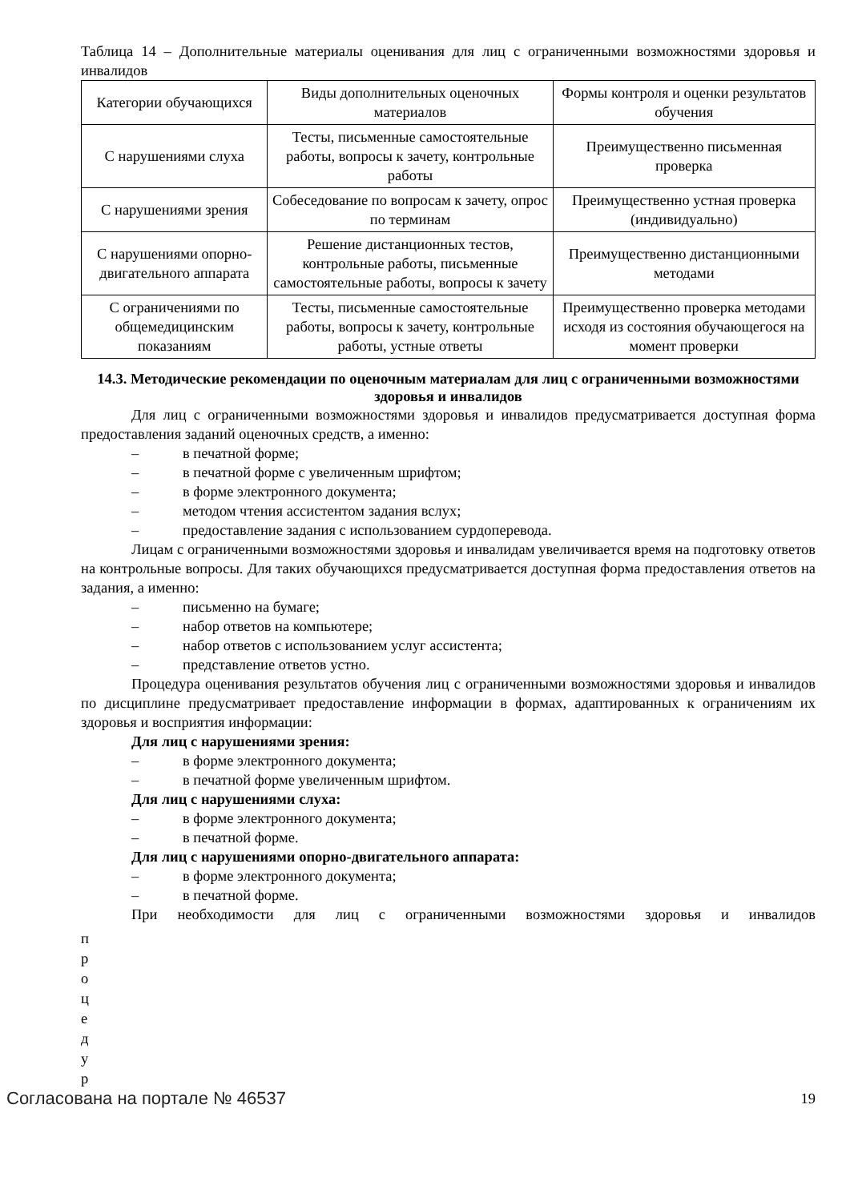Таблица 14 – Дополнительные материалы оценивания для лиц с ограниченными возможностями здоровья и инвалидов
| Категории обучающихся | Виды дополнительных оценочных материалов | Формы контроля и оценки результатов обучения |
| С нарушениями слуха | Тесты, письменные самостоятельные работы, вопросы к зачету, контрольные работы | Преимущественно письменная проверка |
| С нарушениями зрения | Собеседование по вопросам к зачету, опрос по терминам | Преимущественно устная проверка (индивидуально) |
| С нарушениями опорно-двигательного аппарата | Решение дистанционных тестов, контрольные работы, письменные самостоятельные работы, вопросы к зачету | Преимущественно дистанционными методами |
| С ограничениями по общемедицинским показаниям | Тесты, письменные самостоятельные работы, вопросы к зачету, контрольные работы, устные ответы | Преимущественно проверка методами исходя из состояния обучающегося на момент проверки |
14.3. Методические рекомендации по оценочным материалам для лиц с ограниченными возможностями здоровья и инвалидов
Для лиц с ограниченными возможностями здоровья и инвалидов предусматривается доступная форма предоставления заданий оценочных средств, а именно:
– в печатной форме;
– в печатной форме с увеличенным шрифтом;
– в форме электронного документа;
– методом чтения ассистентом задания вслух;
– предоставление задания с использованием сурдоперевода.
Лицам с ограниченными возможностями здоровья и инвалидам увеличивается время на подготовку ответов на контрольные вопросы. Для таких обучающихся предусматривается доступная форма предоставления ответов на задания, а именно:
– письменно на бумаге;
– набор ответов на компьютере;
– набор ответов с использованием услуг ассистента;
– представление ответов устно.
Процедура оценивания результатов обучения лиц с ограниченными возможностями здоровья и инвалидов по дисциплине предусматривает предоставление информации в формах, адаптированных к ограничениям их здоровья и восприятия информации:
Для лиц с нарушениями зрения:
– в форме электронного документа;
– в печатной форме увеличенным шрифтом.
Для лиц с нарушениями слуха:
– в форме электронного документа;
– в печатной форме.
Для лиц с нарушениями опорно-двигательного аппарата:
– в форме электронного документа;
– в печатной форме.
При необходимости для лиц с ограниченными возможностями здоровья и инвалидов
п
р
о
ц
е
д
у
р
Согласована на портале № 46537 19